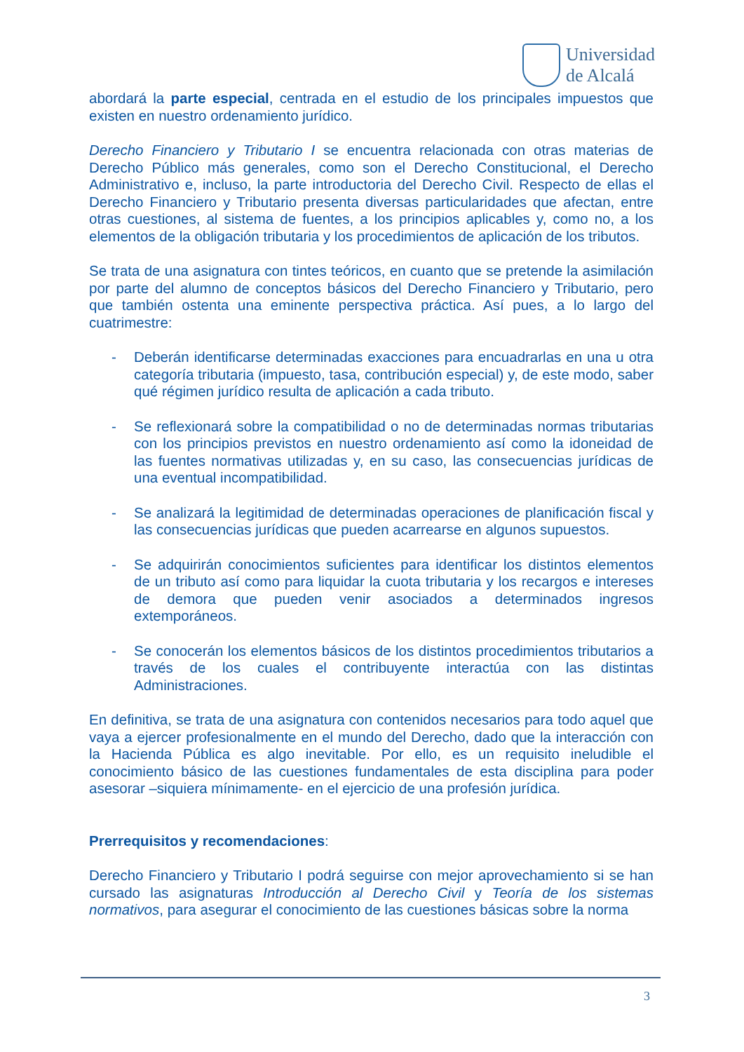Universidad
de Alcalá
abordará la parte especial, centrada en el estudio de los principales impuestos que existen en nuestro ordenamiento jurídico.
Derecho Financiero y Tributario I se encuentra relacionada con otras materias de Derecho Público más generales, como son el Derecho Constitucional, el Derecho Administrativo e, incluso, la parte introductoria del Derecho Civil. Respecto de ellas el Derecho Financiero y Tributario presenta diversas particularidades que afectan, entre otras cuestiones, al sistema de fuentes, a los principios aplicables y, como no, a los elementos de la obligación tributaria y los procedimientos de aplicación de los tributos.
Se trata de una asignatura con tintes teóricos, en cuanto que se pretende la asimilación por parte del alumno de conceptos básicos del Derecho Financiero y Tributario, pero que también ostenta una eminente perspectiva práctica. Así pues, a lo largo del cuatrimestre:
- Deberán identificarse determinadas exacciones para encuadrarlas en una u otra categoría tributaria (impuesto, tasa, contribución especial) y, de este modo, saber qué régimen jurídico resulta de aplicación a cada tributo.
- Se reflexionará sobre la compatibilidad o no de determinadas normas tributarias con los principios previstos en nuestro ordenamiento así como la idoneidad de las fuentes normativas utilizadas y, en su caso, las consecuencias jurídicas de una eventual incompatibilidad.
- Se analizará la legitimidad de determinadas operaciones de planificación fiscal y las consecuencias jurídicas que pueden acarrearse en algunos supuestos.
- Se adquirirán conocimientos suficientes para identificar los distintos elementos de un tributo así como para liquidar la cuota tributaria y los recargos e intereses de demora que pueden venir asociados a determinados ingresos extemporáneos.
- Se conocerán los elementos básicos de los distintos procedimientos tributarios a través de los cuales el contribuyente interactúa con las distintas Administraciones.
En definitiva, se trata de una asignatura con contenidos necesarios para todo aquel que vaya a ejercer profesionalmente en el mundo del Derecho, dado que la interacción con la Hacienda Pública es algo inevitable. Por ello, es un requisito ineludible el conocimiento básico de las cuestiones fundamentales de esta disciplina para poder asesorar –siquiera mínimamente- en el ejercicio de una profesión jurídica.
Prerrequisitos y recomendaciones:
Derecho Financiero y Tributario I podrá seguirse con mejor aprovechamiento si se han cursado las asignaturas Introducción al Derecho Civil y Teoría de los sistemas normativos, para asegurar el conocimiento de las cuestiones básicas sobre la norma
3